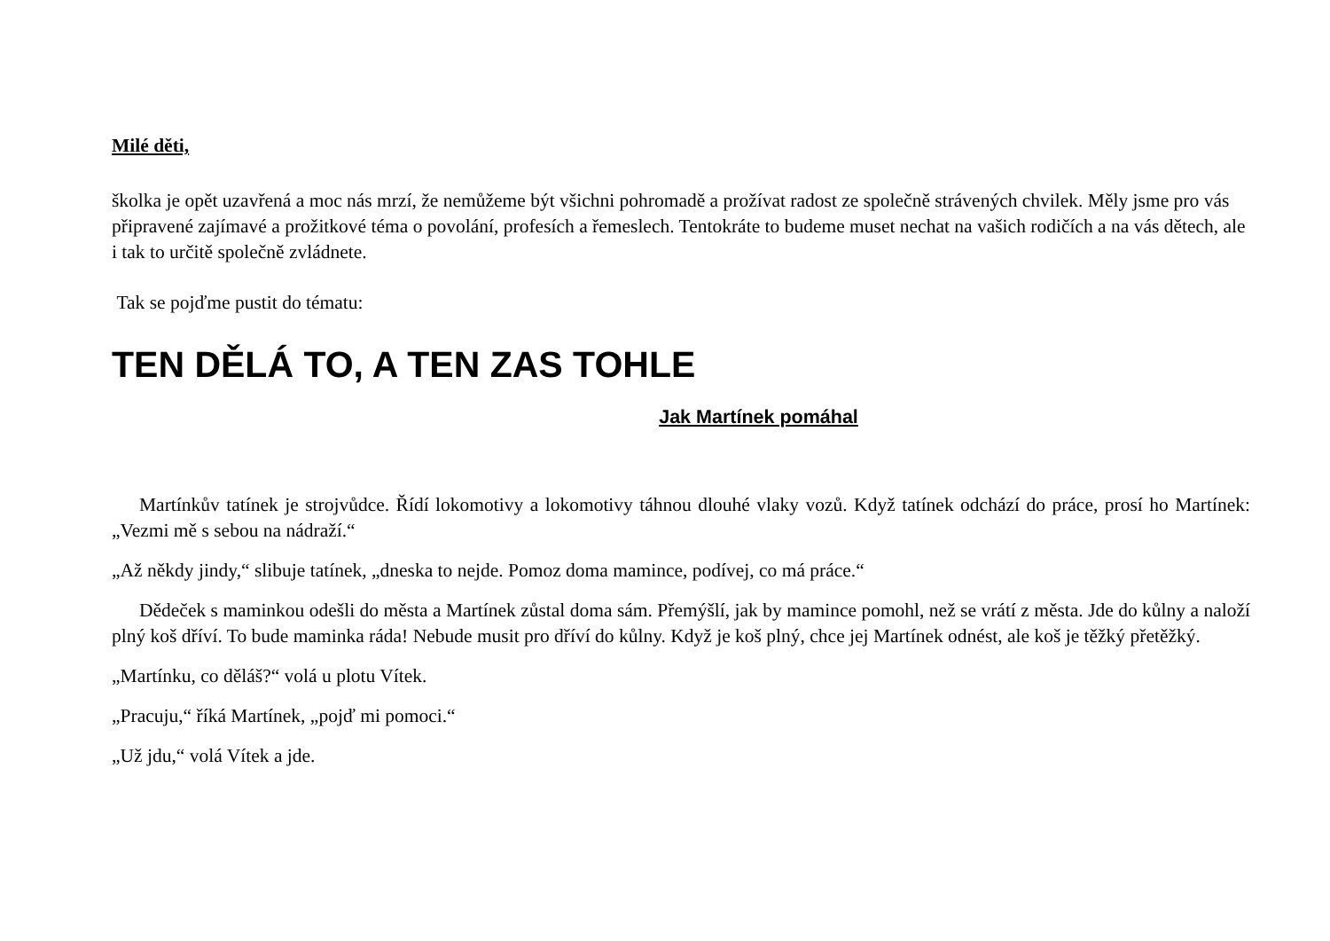Milé děti,
školka je opět uzavřená a moc nás mrzí, že nemůžeme být všichni pohromadě a prožívat radost ze společně strávených chvilek. Měly jsme pro vás připravené zajímavé a prožitkové téma o povolání, profesích a řemeslech. Tentokráte to budeme muset nechat na vašich rodičích a na vás dětech, ale i tak to určitě společně zvládnete.
Tak se pojďme pustit do tématu:
TEN DĚLÁ TO, A TEN ZAS TOHLE
Jak Martínek pomáhal
Martínkův tatínek je strojvůdce. Řídí lokomotivy a lokomotivy táhnou dlouhé vlaky vozů. Když tatínek odchází do práce, prosí ho Martínek: „Vezmi mě s sebou na nádraží.“
„Až někdy jindy,“ slibuje tatínek, „dneska to nejde. Pomoz doma mamince, podívej, co má práce.“
Dědeček s maminkou odešli do města a Martínek zůstal doma sám. Přemýšlí, jak by mamince pomohl, než se vrátí z města. Jde do kůlny a naloží plný koš dříví. To bude maminka ráda! Nebude musit pro dříví do kůlny. Když je koš plný, chce jej Martínek odnést, ale koš je těžký přetěžký.
„Martínku, co děláš?“ volá u plotu Vítek.
„Pracuju,“ říká Martínek, „pojď mi pomoci.“
„Už jdu,“ volá Vítek a jde.